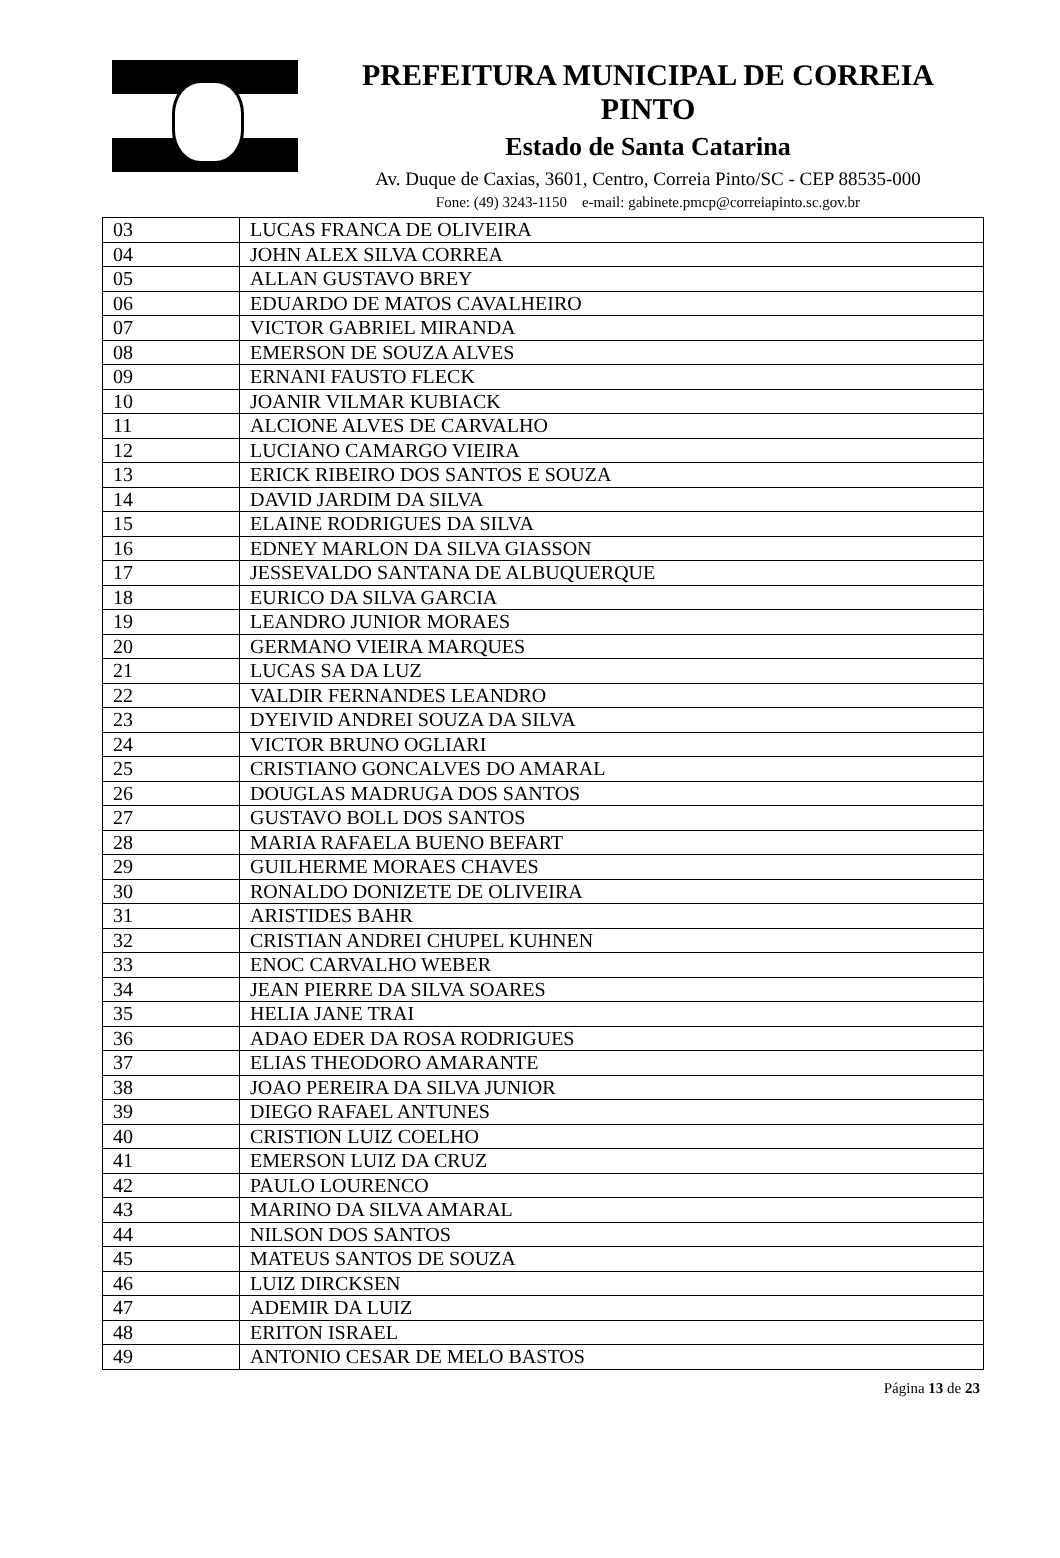PREFEITURA MUNICIPAL DE CORREIA PINTO
Estado de Santa Catarina
Av. Duque de Caxias, 3601, Centro, Correia Pinto/SC - CEP 88535-000
Fone: (49) 3243-1150 e-mail: gabinete.pmcp@correiapinto.sc.gov.br
| 03 | LUCAS FRANCA DE OLIVEIRA |
| 04 | JOHN ALEX SILVA CORREA |
| 05 | ALLAN GUSTAVO BREY |
| 06 | EDUARDO DE MATOS CAVALHEIRO |
| 07 | VICTOR GABRIEL MIRANDA |
| 08 | EMERSON DE SOUZA ALVES |
| 09 | ERNANI FAUSTO FLECK |
| 10 | JOANIR VILMAR KUBIACK |
| 11 | ALCIONE ALVES DE CARVALHO |
| 12 | LUCIANO CAMARGO VIEIRA |
| 13 | ERICK RIBEIRO DOS SANTOS E SOUZA |
| 14 | DAVID JARDIM DA SILVA |
| 15 | ELAINE RODRIGUES DA SILVA |
| 16 | EDNEY MARLON DA SILVA GIASSON |
| 17 | JESSEVALDO SANTANA DE ALBUQUERQUE |
| 18 | EURICO DA SILVA GARCIA |
| 19 | LEANDRO JUNIOR MORAES |
| 20 | GERMANO VIEIRA MARQUES |
| 21 | LUCAS SA DA LUZ |
| 22 | VALDIR FERNANDES LEANDRO |
| 23 | DYEIVID ANDREI SOUZA DA SILVA |
| 24 | VICTOR BRUNO OGLIARI |
| 25 | CRISTIANO GONCALVES DO AMARAL |
| 26 | DOUGLAS MADRUGA DOS SANTOS |
| 27 | GUSTAVO BOLL DOS SANTOS |
| 28 | MARIA RAFAELA BUENO BEFART |
| 29 | GUILHERME MORAES CHAVES |
| 30 | RONALDO DONIZETE DE OLIVEIRA |
| 31 | ARISTIDES BAHR |
| 32 | CRISTIAN ANDREI CHUPEL KUHNEN |
| 33 | ENOC CARVALHO WEBER |
| 34 | JEAN PIERRE DA SILVA SOARES |
| 35 | HELIA JANE TRAI |
| 36 | ADAO EDER DA ROSA RODRIGUES |
| 37 | ELIAS THEODORO AMARANTE |
| 38 | JOAO PEREIRA DA SILVA JUNIOR |
| 39 | DIEGO RAFAEL ANTUNES |
| 40 | CRISTION LUIZ COELHO |
| 41 | EMERSON LUIZ DA CRUZ |
| 42 | PAULO LOURENCO |
| 43 | MARINO DA SILVA AMARAL |
| 44 | NILSON DOS SANTOS |
| 45 | MATEUS SANTOS DE SOUZA |
| 46 | LUIZ DIRCKSEN |
| 47 | ADEMIR DA LUIZ |
| 48 | ERITON ISRAEL |
| 49 | ANTONIO CESAR DE MELO BASTOS |
Página 13 de 23